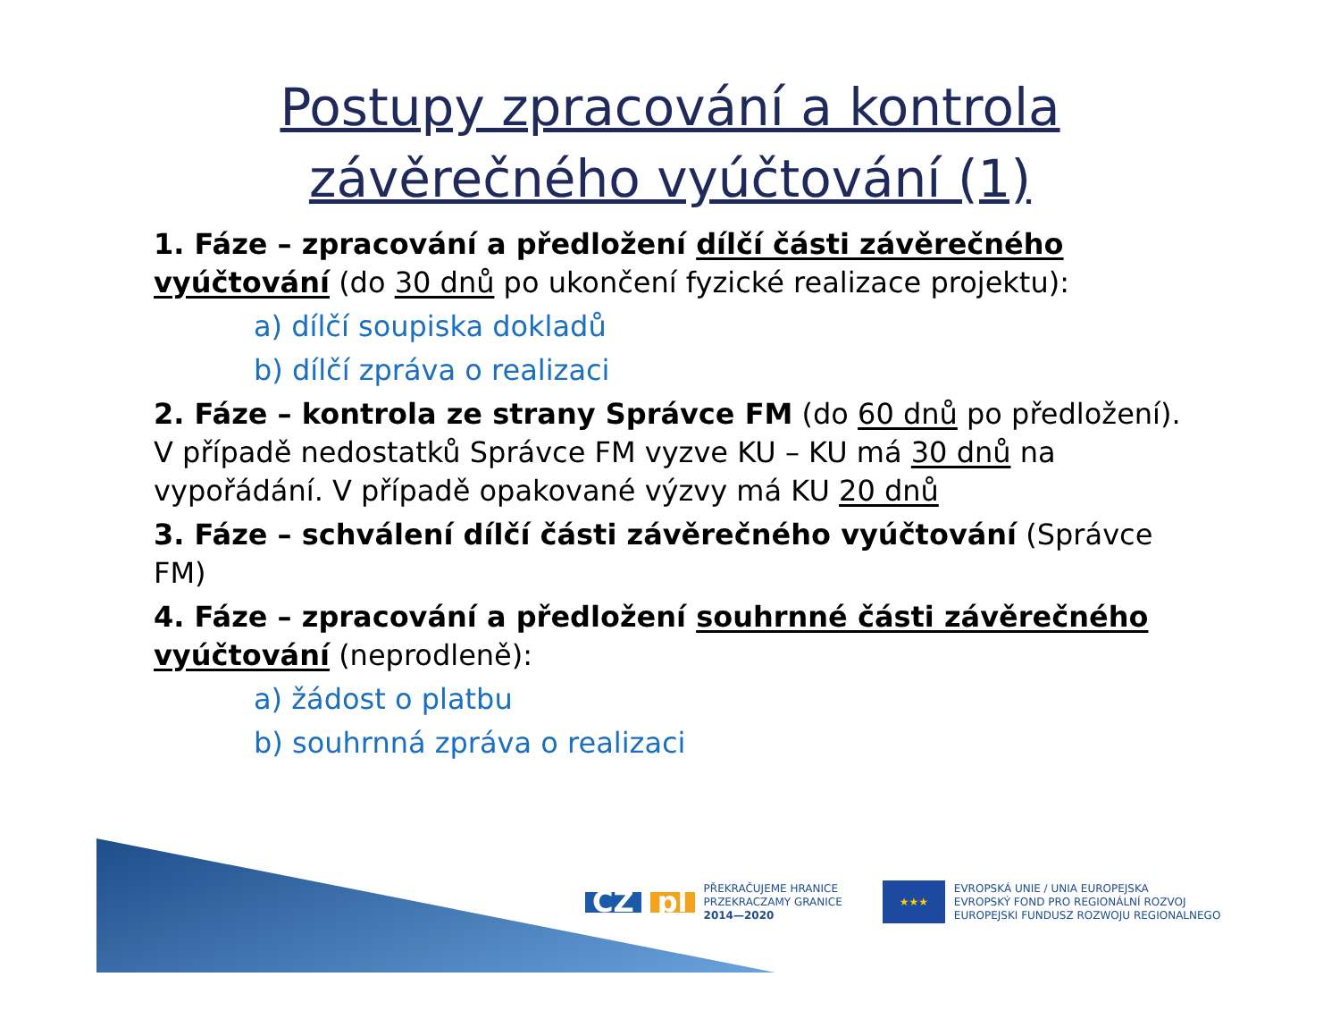Postupy zpracování a kontrola
závěrečného vyúčtování (1)
1. Fáze – zpracování a předložení dílčí části závěrečného vyúčtování (do 30 dnů po ukončení fyzické realizace projektu):
a) dílčí soupiska dokladů
b) dílčí zpráva o realizaci
2. Fáze – kontrola ze strany Správce FM (do 60 dnů po předložení). V případě nedostatků Správce FM vyzve KU – KU má 30 dnů na vypořádání. V případě opakované výzvy má KU 20 dnů
3. Fáze – schválení dílčí části závěrečného vyúčtování (Správce FM)
4. Fáze – zpracování a předložení souhrnné části závěrečného vyúčtování (neprodleně):
a) žádost o platbu
b) souhrnná zpráva o realizaci
CZ pl
PŘEKRAČUJEME HRANICE
PRZEKRACZAMY GRANICE
2014—2020
★★★
EVROPSKÁ UNIE / UNIA EUROPEJSKA
EVROPSKÝ FOND PRO REGIONÁLNÍ ROZVOJ
EUROPEJSKI FUNDUSZ ROZWOJU REGIONALNEGO